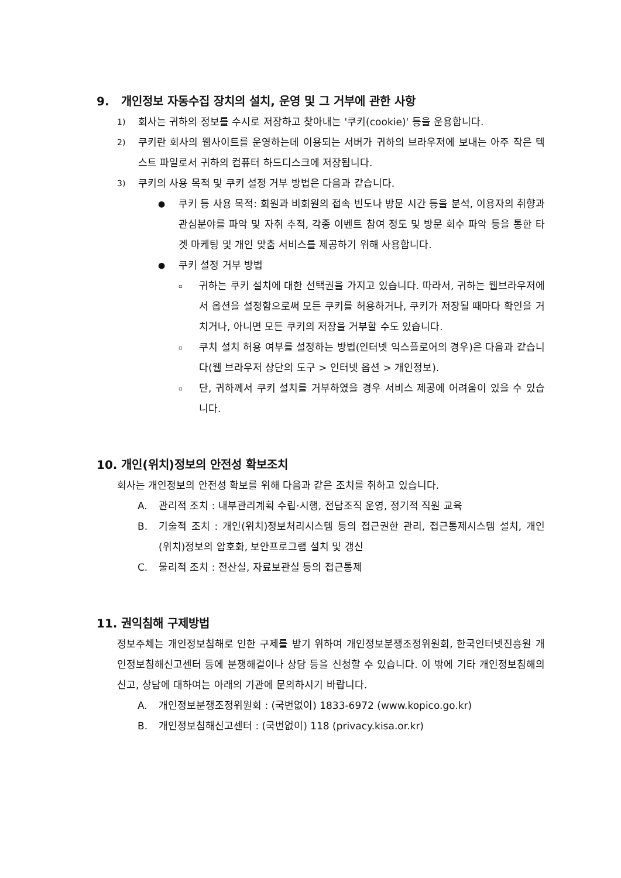9. 개인정보 자동수집 장치의 설치, 운영 및 그 거부에 관한 사항
1) 회사는 귀하의 정보를 수시로 저장하고 찾아내는 '쿠키(cookie)' 등을 운용합니다.
2) 쿠키란 회사의 웹사이트를 운영하는데 이용되는 서버가 귀하의 브라우저에 보내는 아주 작은 텍스트 파일로서 귀하의 컴퓨터 하드디스크에 저장됩니다.
3) 쿠키의 사용 목적 및 쿠키 설정 거부 방법은 다음과 같습니다.
● 쿠키 등 사용 목적: 회원과 비회원의 접속 빈도나 방문 시간 등을 분석, 이용자의 취향과 관심분야를 파악 및 자취 추적, 각종 이벤트 참여 정도 및 방문 회수 파악 등을 통한 타겟 마케팅 및 개인 맞춤 서비스를 제공하기 위해 사용합니다.
● 쿠키 설정 거부 방법
▫ 귀하는 쿠키 설치에 대한 선택권을 가지고 있습니다. 따라서, 귀하는 웹브라우저에서 옵션을 설정함으로써 모든 쿠키를 허용하거나, 쿠키가 저장될 때마다 확인을 거치거나, 아니면 모든 쿠키의 저장을 거부할 수도 있습니다.
▫ 쿠치 설치 허용 여부를 설정하는 방법(인터넷 익스플로어의 경우)은 다음과 같습니다(웹 브라우저 상단의 도구 > 인터넷 옵션 > 개인정보).
▫ 단, 귀하께서 쿠키 설치를 거부하였을 경우 서비스 제공에 어려움이 있을 수 있습니다.
10. 개인(위치)정보의 안전성 확보조치
회사는 개인정보의 안전성 확보를 위해 다음과 같은 조치를 취하고 있습니다.
A. 관리적 조치 : 내부관리계획 수립·시행, 전담조직 운영, 정기적 직원 교육
B. 기술적 조치 : 개인(위치)정보처리시스템 등의 접근권한 관리, 접근통제시스템 설치, 개인(위치)정보의 암호화, 보안프로그램 설치 및 갱신
C. 물리적 조치 : 전산실, 자료보관실 등의 접근통제
11. 권익침해 구제방법
정보주체는 개인정보침해로 인한 구제를 받기 위하여 개인정보분쟁조정위원회, 한국인터넷진흥원 개인정보침해신고센터 등에 분쟁해결이나 상담 등을 신청할 수 있습니다. 이 밖에 기타 개인정보침해의 신고, 상담에 대하여는 아래의 기관에 문의하시기 바랍니다.
A. 개인정보분쟁조정위원회 : (국번없이) 1833-6972 (www.kopico.go.kr)
B. 개인정보침해신고센터 : (국번없이) 118 (privacy.kisa.or.kr)